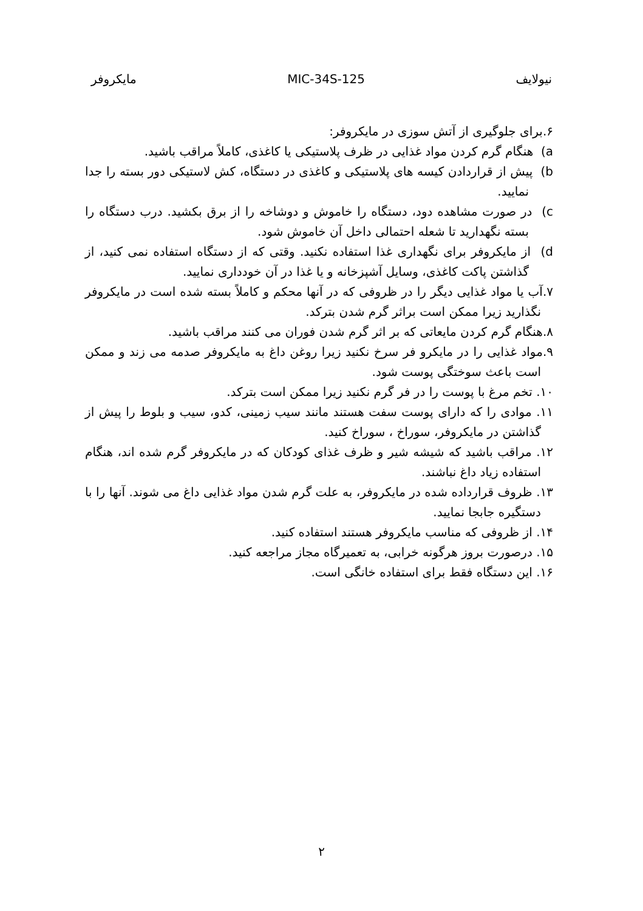نیولایف MIC-34S-125 مایکروفر
۶.برای جلوگیری از آتش سوزی در مایکروفر:
a) هنگام گرم کردن مواد غذایی در ظرف پلاستیکی یا کاغذی، کاملاً مراقب باشید.
b) پیش از قراردادن کیسه های پلاستیکی و کاغذی در دستگاه، کش لاستیکی دور بسته را جدا نمایید.
c) در صورت مشاهده دود، دستگاه را خاموش و دوشاخه را از برق بکشید. درب دستگاه را بسته نگهدارید تا شعله احتمالی داخل آن خاموش شود.
d) از مایکروفر برای نگهداری غذا استفاده نکنید. وقتی که از دستگاه استفاده نمی کنید، از گذاشتن پاکت کاغذی، وسایل آشپزخانه و یا غذا در آن خودداری نمایید.
۷.آب یا مواد غذایی دیگر را در ظروفی که در آنها محکم و کاملاً بسته شده است در مایکروفر نگذارید زیرا ممکن است براثر گرم شدن بترکد.
۸.هنگام گرم کردن مایعاتی که بر اثر گرم شدن فوران می کنند مراقب باشید.
۹.مواد غذایی را در مایکرو فر سرخ نکنید زیرا روغن داغ به مایکروفر صدمه می زند و ممکن است باعث سوختگی پوست شود.
۱۰. تخم مرغ با پوست را در فر گرم نکنید زیرا ممکن است بترکد.
۱۱. موادی را که دارای پوست سفت هستند مانند سیب زمینی، کدو، سیب و بلوط را پیش از گذاشتن در مایکروفر، سوراخ ، سوراخ کنید.
۱۲. مراقب باشید که شیشه شیر و ظرف غذای کودکان که در مایکروفر گرم شده اند، هنگام استفاده زیاد داغ نباشند.
۱۳. ظروف قرارداده شده در مایکروفر، به علت گرم شدن مواد غذایی داغ می شوند. آنها را با دستگیره جابجا نمایید.
۱۴. از ظروفی که مناسب مایکروفر هستند استفاده کنید.
۱۵. درصورت بروز هرگونه خرابی، به تعمیرگاه مجاز مراجعه کنید.
۱۶. این دستگاه فقط برای استفاده خانگی است.
۲